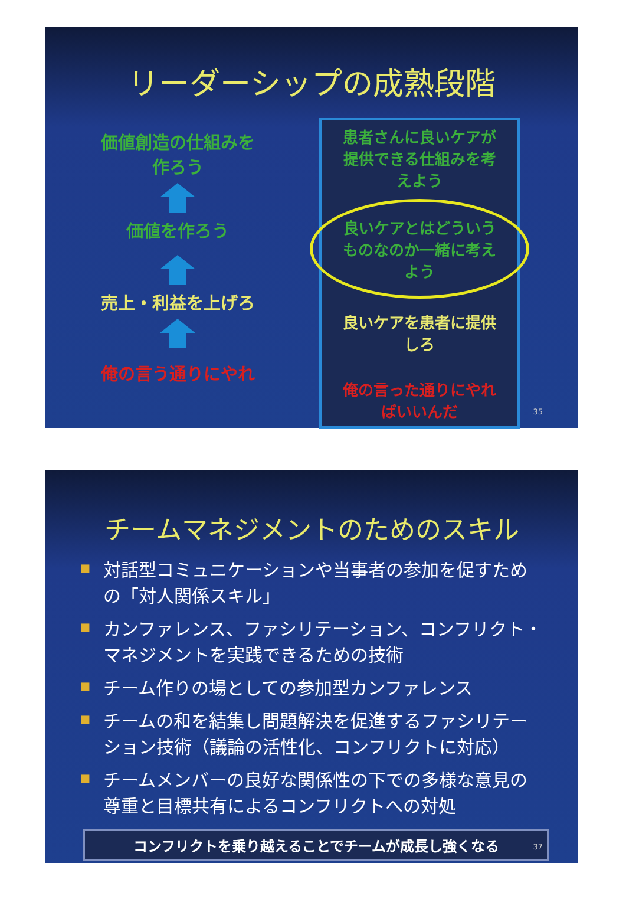リーダーシップの成熟段階
価値創造の仕組みを
作ろう
価値を作ろう
売上・利益を上げろ
俺の言う通りにやれ
患者さんに良いケアが
提供できる仕組みを考
えよう
良いケアとはどういう
ものなのか一緒に考え
よう
良いケアを患者に提供
しろ
俺の言った通りにやれ
ばいいんだ
35
チームマネジメントのためのスキル
■ 対話型コミュニケーションや当事者の参加を促すための「対人関係スキル」
■ カンファレンス、ファシリテーション、コンフリクト・マネジメントを実践できるための技術
■ チーム作りの場としての参加型カンファレンス
■ チームの和を結集し問題解決を促進するファシリテーション技術（議論の活性化、コンフリクトに対応）
■ チームメンバーの良好な関係性の下での多様な意見の尊重と目標共有によるコンフリクトへの対処
コンフリクトを乗り越えることでチームが成長し強くなる
37